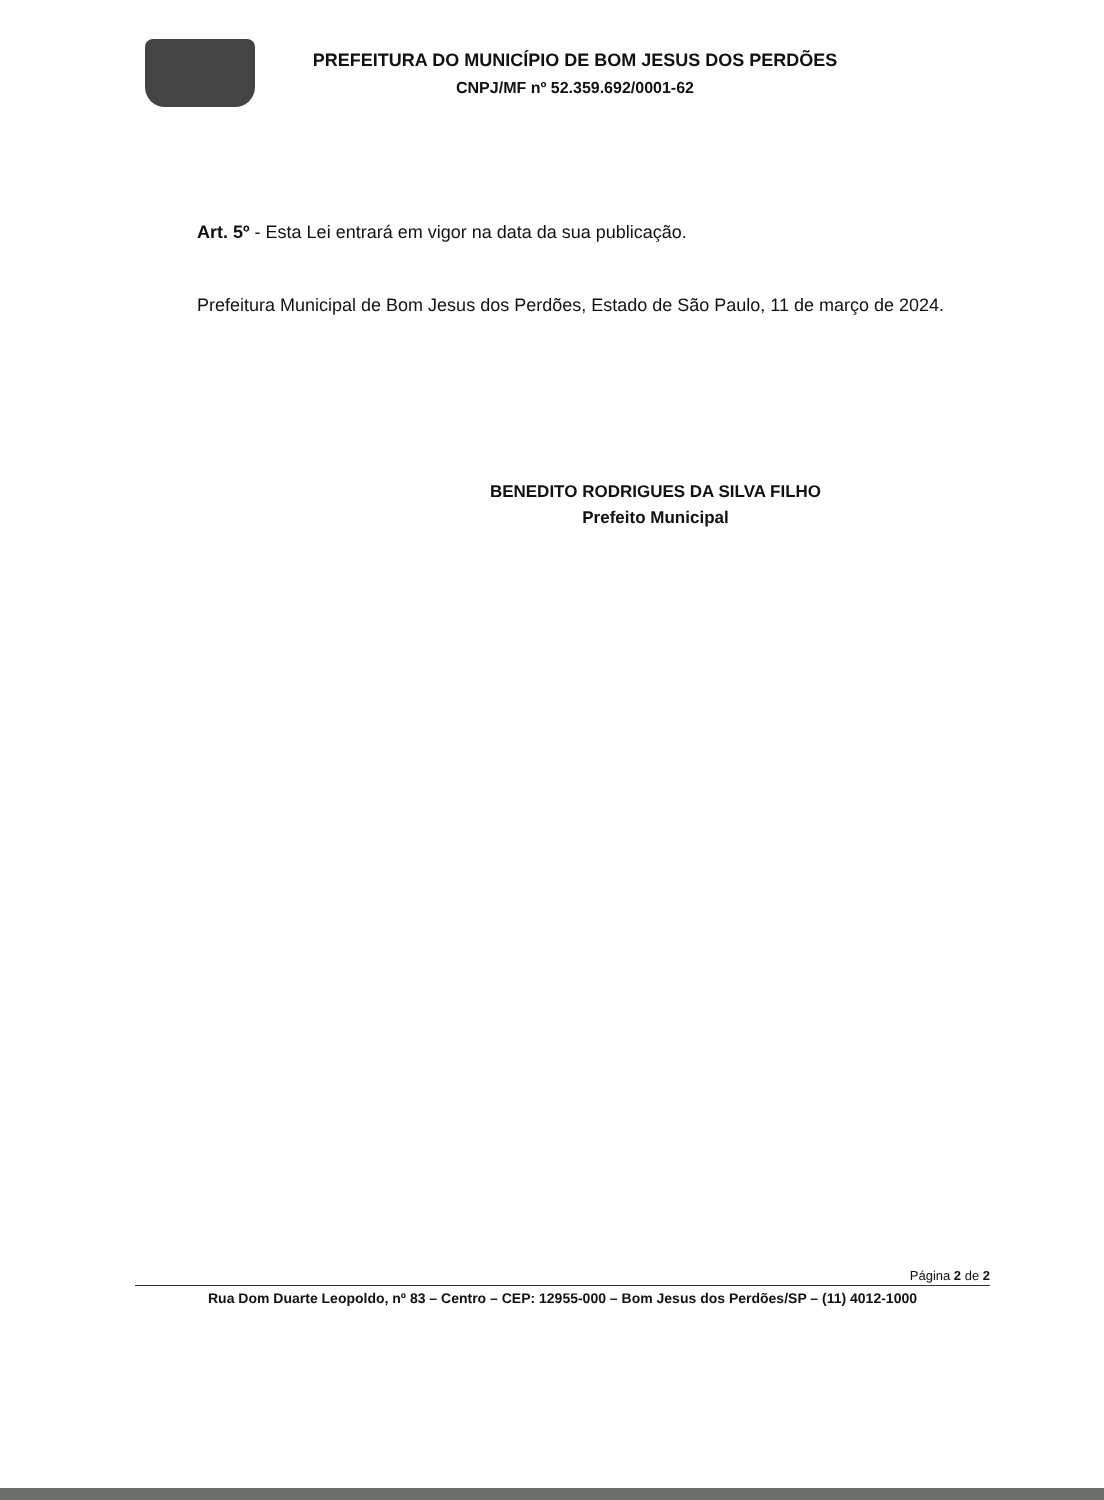PREFEITURA DO MUNICÍPIO DE BOM JESUS DOS PERDÕES
CNPJ/MF nº 52.359.692/0001-62
Art. 5º - Esta Lei entrará em vigor na data da sua publicação.
Prefeitura Municipal de Bom Jesus dos Perdões, Estado de São Paulo, 11 de março de 2024.
BENEDITO RODRIGUES DA SILVA FILHO
Prefeito Municipal
Página 2 de 2
Rua Dom Duarte Leopoldo, nº 83 – Centro – CEP: 12955-000 – Bom Jesus dos Perdões/SP – (11) 4012-1000